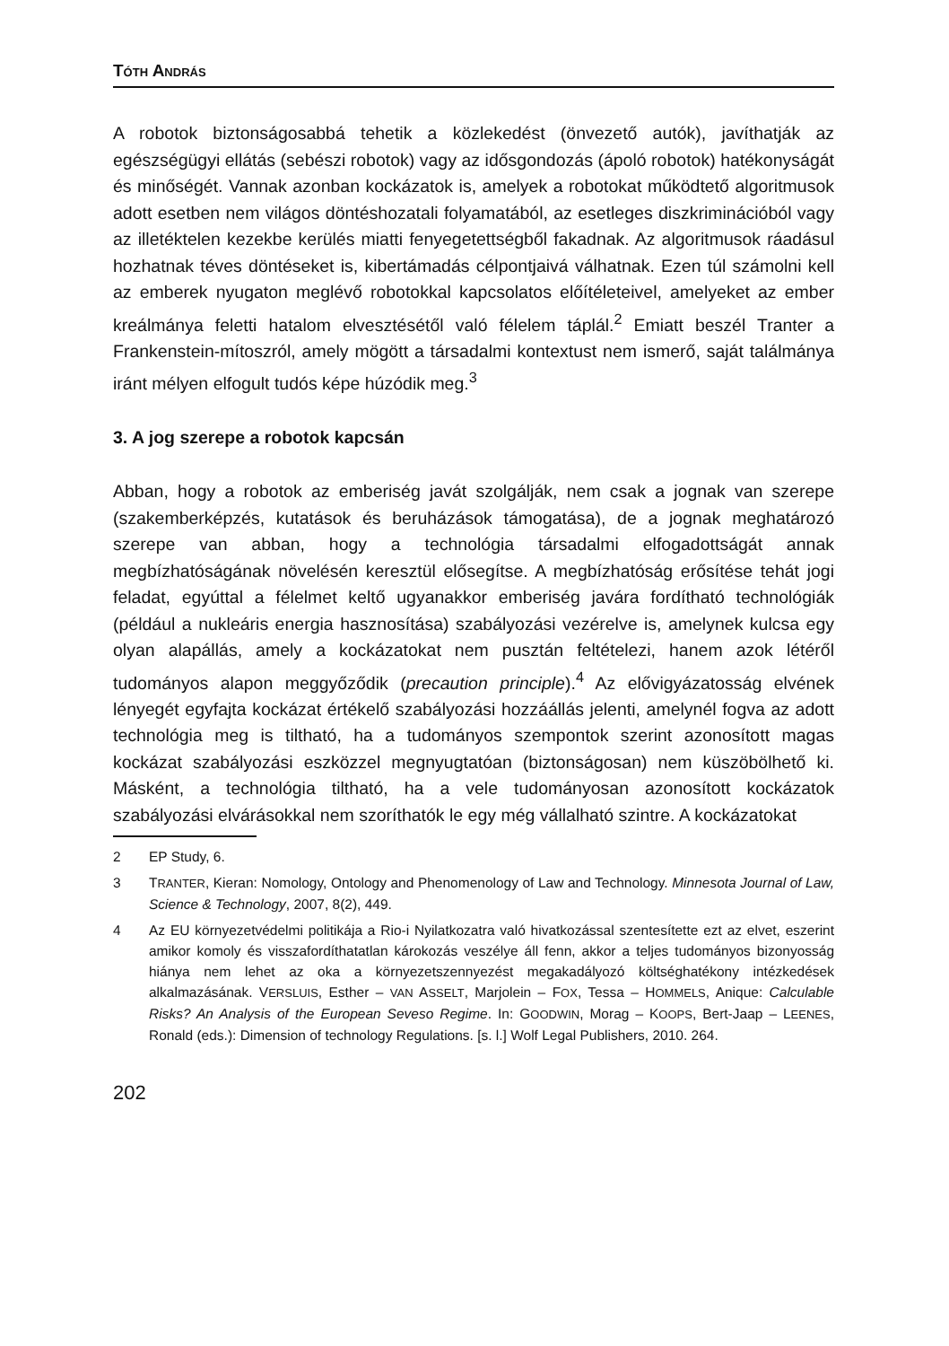TÓTH ANDRÁS
A robotok biztonságosabbá tehetik a közlekedést (önvezető autók), javíthatják az egészségügyi ellátás (sebészi robotok) vagy az idősgondozás (ápoló robotok) hatékonyságát és minőségét. Vannak azonban kockázatok is, amelyek a robotokat működtető algoritmusok adott esetben nem világos döntéshozatali folyamatából, az esetleges diszkriminációból vagy az illetéktelen kezekbe kerülés miatti fenyegetettségből fakadnak. Az algoritmusok ráadásul hozhatnak téves döntéseket is, kibertámadás célpontjaivá válhatnak. Ezen túl számolni kell az emberek nyugaton meglévő robotokkal kapcsolatos előítéleteivel, amelyeket az ember kreálmánya feletti hatalom elvesztésétől való félelem táplál.<sup>2</sup> Emiatt beszél Tranter a Frankenstein-mítoszról, amely mögött a társadalmi kontextust nem ismerő, saját találmánya iránt mélyen elfogult tudós képe húzódik meg.<sup>3</sup>
3. A jog szerepe a robotok kapcsán
Abban, hogy a robotok az emberiség javát szolgálják, nem csak a jognak van szerepe (szakemberképzés, kutatások és beruházások támogatása), de a jognak meghatározó szerepe van abban, hogy a technológia társadalmi elfogadottságát annak megbízhatóságának növelésén keresztül elősegítse. A megbízhatóság erősítése tehát jogi feladat, egyúttal a félelmet keltő ugyanakkor emberiség javára fordítható technológiák (például a nukleáris energia hasznosítása) szabályozási vezérelve is, amelynek kulcsa egy olyan alapállás, amely a kockázatokat nem pusztán feltételezi, hanem azok létéről tudományos alapon meggyőződik (precaution principle).<sup>4</sup> Az elővigyázatosság elvének lényegét egyfajta kockázat értékelő szabályozási hozzáállás jelenti, amelynél fogva az adott technológia meg is tiltható, ha a tudományos szempontok szerint azonosított magas kockázat szabályozási eszközzel megnyugtatóan (biztonságosan) nem küszöbölhető ki. Másként, a technológia tiltható, ha a vele tudományosan azonosított kockázatok szabályozási elvárásokkal nem szoríthatók le egy még vállalható szintre. A kockázatokat
2 EP Study, 6.
3 TRANTER, Kieran: Nomology, Ontology and Phenomenology of Law and Technology. Minnesota Journal of Law, Science & Technology, 2007, 8(2), 449.
4 Az EU környezetvédelmi politikája a Rio-i Nyilatkozatra való hivatkozással szentesítette ezt az elvet, eszerint amikor komoly és visszafordíthatatlan károkozás veszélye áll fenn, akkor a teljes tudományos bizonyosság hiánya nem lehet az oka a környezetszennyezést megakadályozó költséghatékony intézkedések alkalmazásának. VERSLUIS, Esther – VAN ASSELT, Marjolein – FOX, Tessa – HOMMELS, Anique: Calculable Risks? An Analysis of the European Seveso Regime. In: GOODWIN, Morag – KOOPS, Bert-Jaap – LEENES, Ronald (eds.): Dimension of technology Regulations. [s. l.] Wolf Legal Publishers, 2010. 264.
202